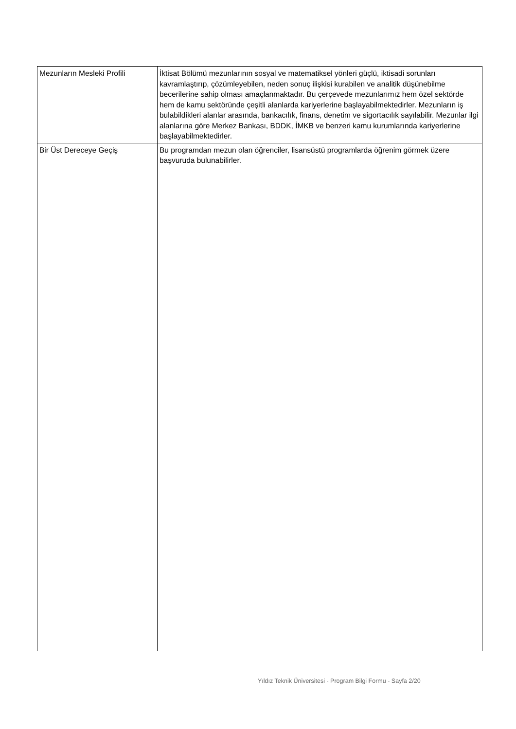| Mezunların Mesleki Profili | İktisat Bölümü mezunlarının sosyal ve matematiksel yönleri güçlü, iktisadi sorunları kavramlaştırıp, çözümleyebilen, neden sonuç ilişkisi kurabilen ve analitik düşünebilme becerilerine sahip olması amaçlanmaktadır. Bu çerçevede mezunlarımız hem özel sektörde hem de kamu sektöründe çeşitli alanlarda kariyerlerine başlayabilmektedirler. Mezunların iş bulabildikleri alanlar arasında, bankacılık, finans, denetim ve sigortacılık sayılabilir. Mezunlar ilgi alanlarına göre Merkez Bankası, BDDK, İMKB ve benzeri kamu kurumlarında kariyerlerine başlayabilmektedirler. |
| Bir Üst Dereceye Geçiş | Bu programdan mezun olan öğrenciler, lisansüstü programlarda öğrenim görmek üzere başvuruda bulunabilirler. |
Yıldız Teknik Üniversitesi - Program Bilgi Formu - Sayfa 2/20